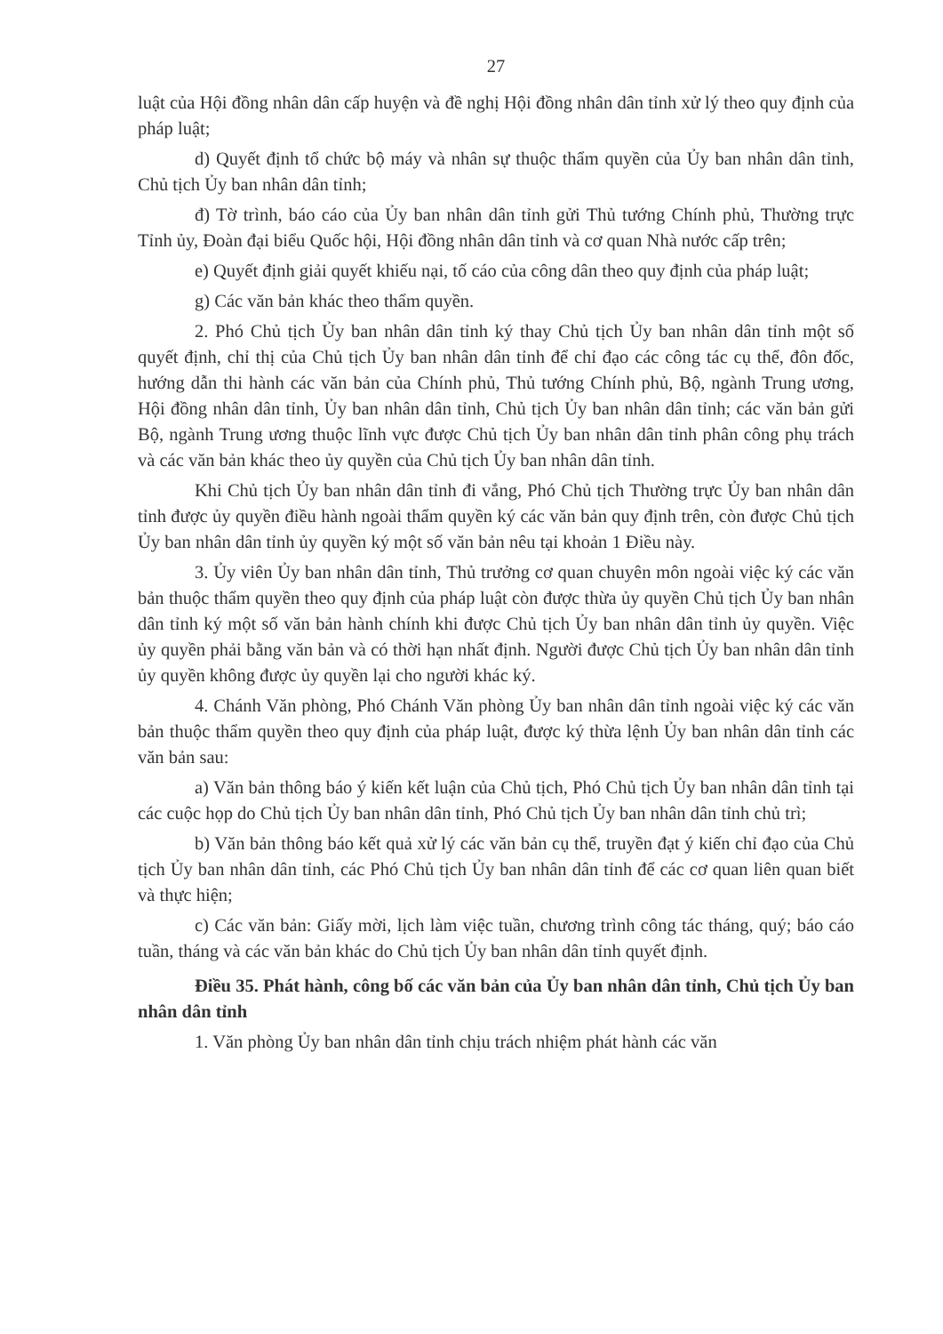27
luật của Hội đồng nhân dân cấp huyện và đề nghị Hội đồng nhân dân tỉnh xử lý theo quy định của pháp luật;
d) Quyết định tổ chức bộ máy và nhân sự thuộc thẩm quyền của Ủy ban nhân dân tỉnh, Chủ tịch Ủy ban nhân dân tỉnh;
đ) Tờ trình, báo cáo của Ủy ban nhân dân tỉnh gửi Thủ tướng Chính phủ, Thường trực Tỉnh ủy, Đoàn đại biểu Quốc hội, Hội đồng nhân dân tỉnh và cơ quan Nhà nước cấp trên;
e) Quyết định giải quyết khiếu nại, tố cáo của công dân theo quy định của pháp luật;
g) Các văn bản khác theo thẩm quyền.
2. Phó Chủ tịch Ủy ban nhân dân tỉnh ký thay Chủ tịch Ủy ban nhân dân tỉnh một số quyết định, chỉ thị của Chủ tịch Ủy ban nhân dân tỉnh để chỉ đạo các công tác cụ thể, đôn đốc, hướng dẫn thi hành các văn bản của Chính phủ, Thủ tướng Chính phủ, Bộ, ngành Trung ương, Hội đồng nhân dân tỉnh, Ủy ban nhân dân tỉnh, Chủ tịch Ủy ban nhân dân tỉnh; các văn bản gửi Bộ, ngành Trung ương thuộc lĩnh vực được Chủ tịch Ủy ban nhân dân tỉnh phân công phụ trách và các văn bản khác theo ủy quyền của Chủ tịch Ủy ban nhân dân tỉnh.
Khi Chủ tịch Ủy ban nhân dân tỉnh đi vắng, Phó Chủ tịch Thường trực Ủy ban nhân dân tỉnh được ủy quyền điều hành ngoài thẩm quyền ký các văn bản quy định trên, còn được Chủ tịch Ủy ban nhân dân tỉnh ủy quyền ký một số văn bản nêu tại khoản 1 Điều này.
3. Ủy viên Ủy ban nhân dân tỉnh, Thủ trưởng cơ quan chuyên môn ngoài việc ký các văn bản thuộc thẩm quyền theo quy định của pháp luật còn được thừa ủy quyền Chủ tịch Ủy ban nhân dân tỉnh ký một số văn bản hành chính khi được Chủ tịch Ủy ban nhân dân tỉnh ủy quyền. Việc ủy quyền phải bằng văn bản và có thời hạn nhất định. Người được Chủ tịch Ủy ban nhân dân tỉnh ủy quyền không được ủy quyền lại cho người khác ký.
4. Chánh Văn phòng, Phó Chánh Văn phòng Ủy ban nhân dân tỉnh ngoài việc ký các văn bản thuộc thẩm quyền theo quy định của pháp luật, được ký thừa lệnh Ủy ban nhân dân tỉnh các văn bản sau:
a) Văn bản thông báo ý kiến kết luận của Chủ tịch, Phó Chủ tịch Ủy ban nhân dân tỉnh tại các cuộc họp do Chủ tịch Ủy ban nhân dân tỉnh, Phó Chủ tịch Ủy ban nhân dân tỉnh chủ trì;
b) Văn bản thông báo kết quả xử lý các văn bản cụ thể, truyền đạt ý kiến chỉ đạo của Chủ tịch Ủy ban nhân dân tỉnh, các Phó Chủ tịch Ủy ban nhân dân tỉnh để các cơ quan liên quan biết và thực hiện;
c) Các văn bản: Giấy mời, lịch làm việc tuần, chương trình công tác tháng, quý; báo cáo tuần, tháng và các văn bản khác do Chủ tịch Ủy ban nhân dân tỉnh quyết định.
Điều 35. Phát hành, công bố các văn bản của Ủy ban nhân dân tỉnh, Chủ tịch Ủy ban nhân dân tỉnh
1. Văn phòng Ủy ban nhân dân tỉnh chịu trách nhiệm phát hành các văn